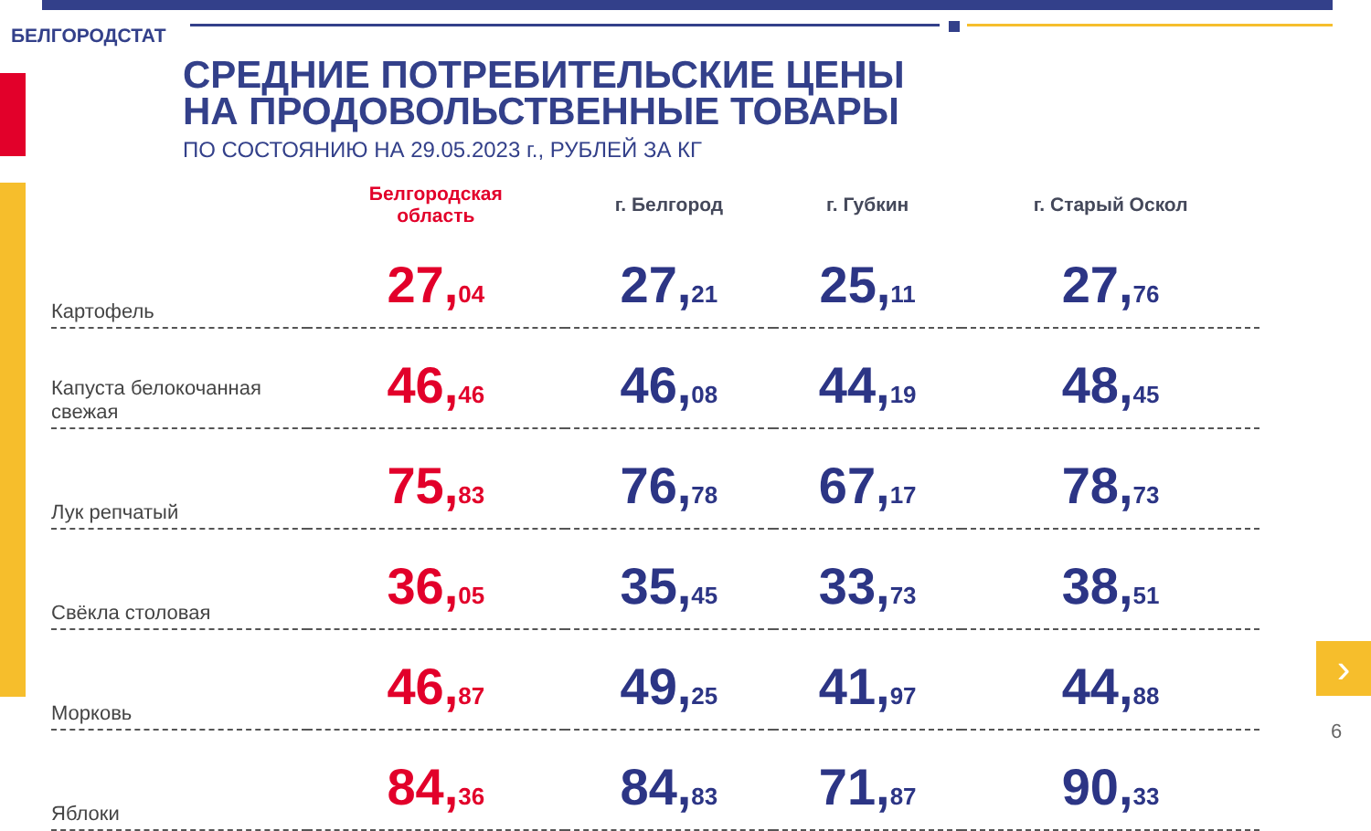БЕЛГОРОДСТАТ
СРЕДНИЕ ПОТРЕБИТЕЛЬСКИЕ ЦЕНЫ
НА ПРОДОВОЛЬСТВЕННЫЕ ТОВАРЫ
ПО СОСТОЯНИЮ НА 29.05.2023 г., РУБЛЕЙ ЗА КГ
| | Белгородская область | г. Белгород | г. Губкин | г. Старый Оскол |
| --- | --- | --- | --- | --- |
| Картофель | 27, 04 | 27, 21 | 25, 11 | 27, 76 |
| Капуста белокочанная свежая | 46, 46 | 46, 08 | 44, 19 | 48, 45 |
| Лук репчатый | 75, 83 | 76, 78 | 67, 17 | 78, 73 |
| Свёкла столовая | 36, 05 | 35, 45 | 33, 73 | 38, 51 |
| Морковь | 46, 87 | 49, 25 | 41, 97 | 44, 88 |
| Яблоки | 84, 36 | 84, 83 | 71, 87 | 90, 33 |
›
6